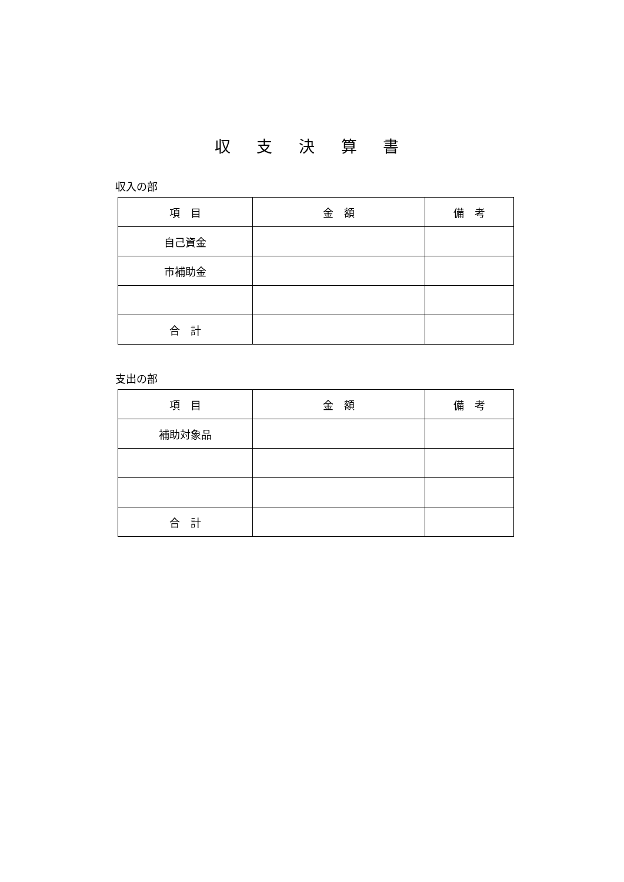収 支 決 算 書
収入の部
| 項 目 | 金 額 | 備 考 |
| --- | --- | --- |
| 自己資金 | | |
| 市補助金 | | |
| 合 計 | | |
支出の部
| 項 目 | 金 額 | 備 考 |
| --- | --- | --- |
| 補助対象品 | | |
| 合 計 | | |